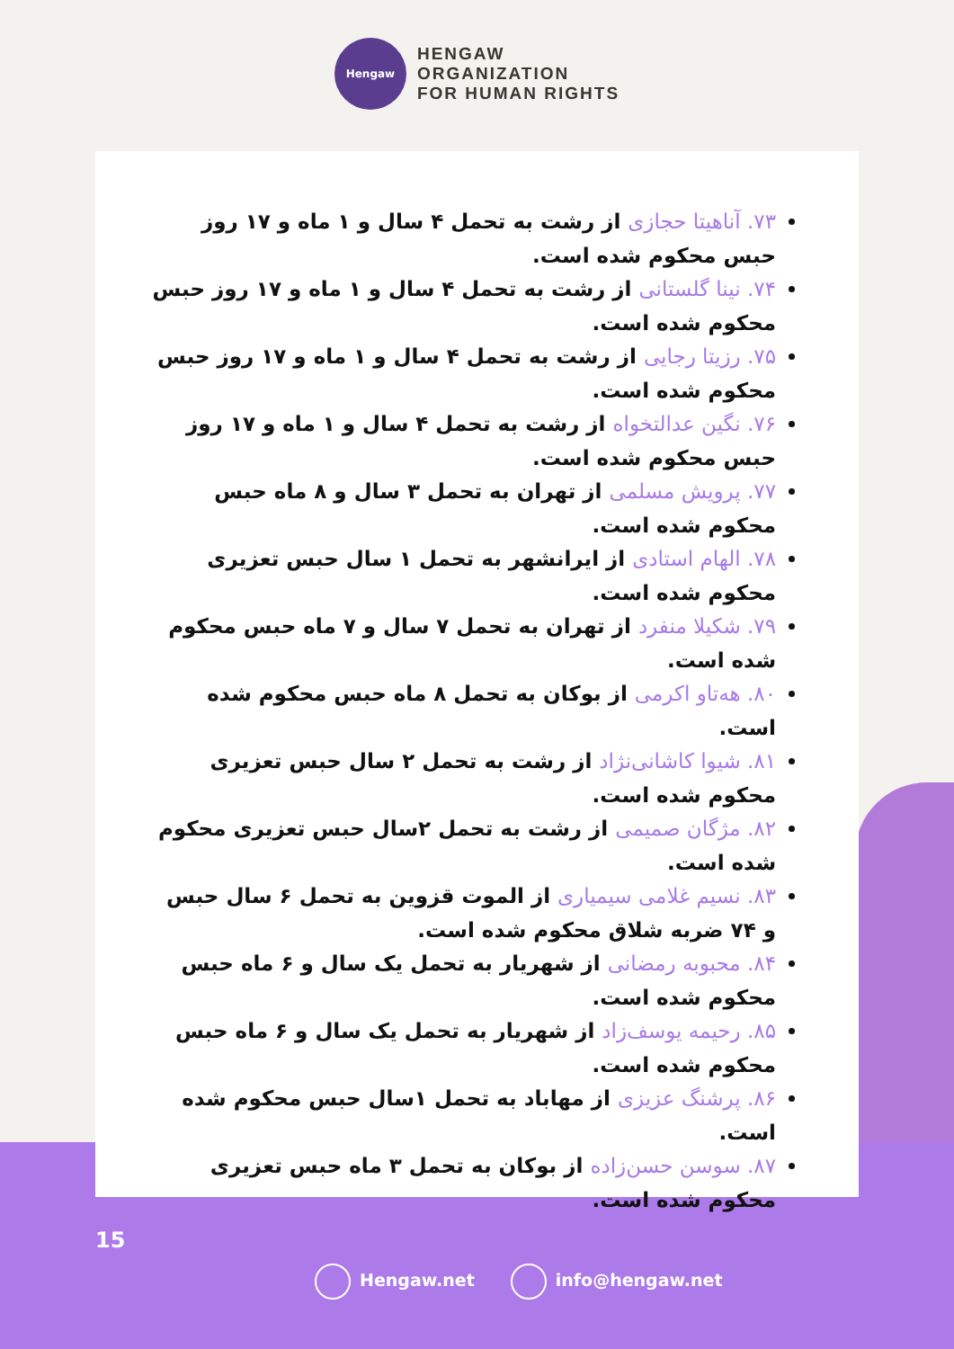Hengaw
HENGAW
ORGANIZATION
FOR HUMAN RIGHTS
۷۳. آناهیتا حجازی از رشت به تحمل ۴ سال و ۱ ماه و ۱۷ روز حبس محکوم شده است.
۷۴. نینا گلستانی از رشت به تحمل ۴ سال و ۱ ماه و ۱۷ روز حبس محکوم شده است.
۷۵. رزیتا رجایی از رشت به تحمل ۴ سال و ۱ ماه و ۱۷ روز حبس محکوم شده است.
۷۶. نگین عدالتخواه از رشت به تحمل ۴ سال و ۱ ماه و ۱۷ روز حبس محکوم شده است.
۷۷. پرویش مسلمی از تهران به تحمل ۳ سال و ۸ ماه حبس محکوم شده است.
۷۸. الهام استادی از ایرانشهر به تحمل ۱ سال حبس تعزیری محکوم شده است.
۷۹. شکیلا منفرد از تهران به تحمل ۷ سال و ۷ ماه حبس محکوم شده است.
۸۰. هه‌تاو اکرمی از بوکان به تحمل ۸ ماه حبس محکوم شده است.
۸۱. شیوا کاشانی‌نژاد از رشت به تحمل ۲ سال حبس تعزیری محکوم شده است.
۸۲. مژگان صمیمی از رشت به تحمل ۲سال حبس تعزیری محکوم شده است.
۸۳. نسیم غلامی سیمیاری از الموت قزوین به تحمل ۶ سال حبس و ۷۴ ضربه شلاق محکوم شده است.
۸۴. محبوبه رمضانی از شهریار به تحمل یک سال و ۶ ماه حبس محکوم شده است.
۸۵. رحیمه یوسف‌زاد از شهریار به تحمل یک سال و ۶ ماه حبس محکوم شده است.
۸۶. پرشنگ عزیزی از مهاباد به تحمل ۱سال حبس محکوم شده است.
۸۷. سوسن حسن‌زاده از بوکان به تحمل ۳ ماه حبس تعزیری محکوم شده است.
15
Hengaw.net info@hengaw.net